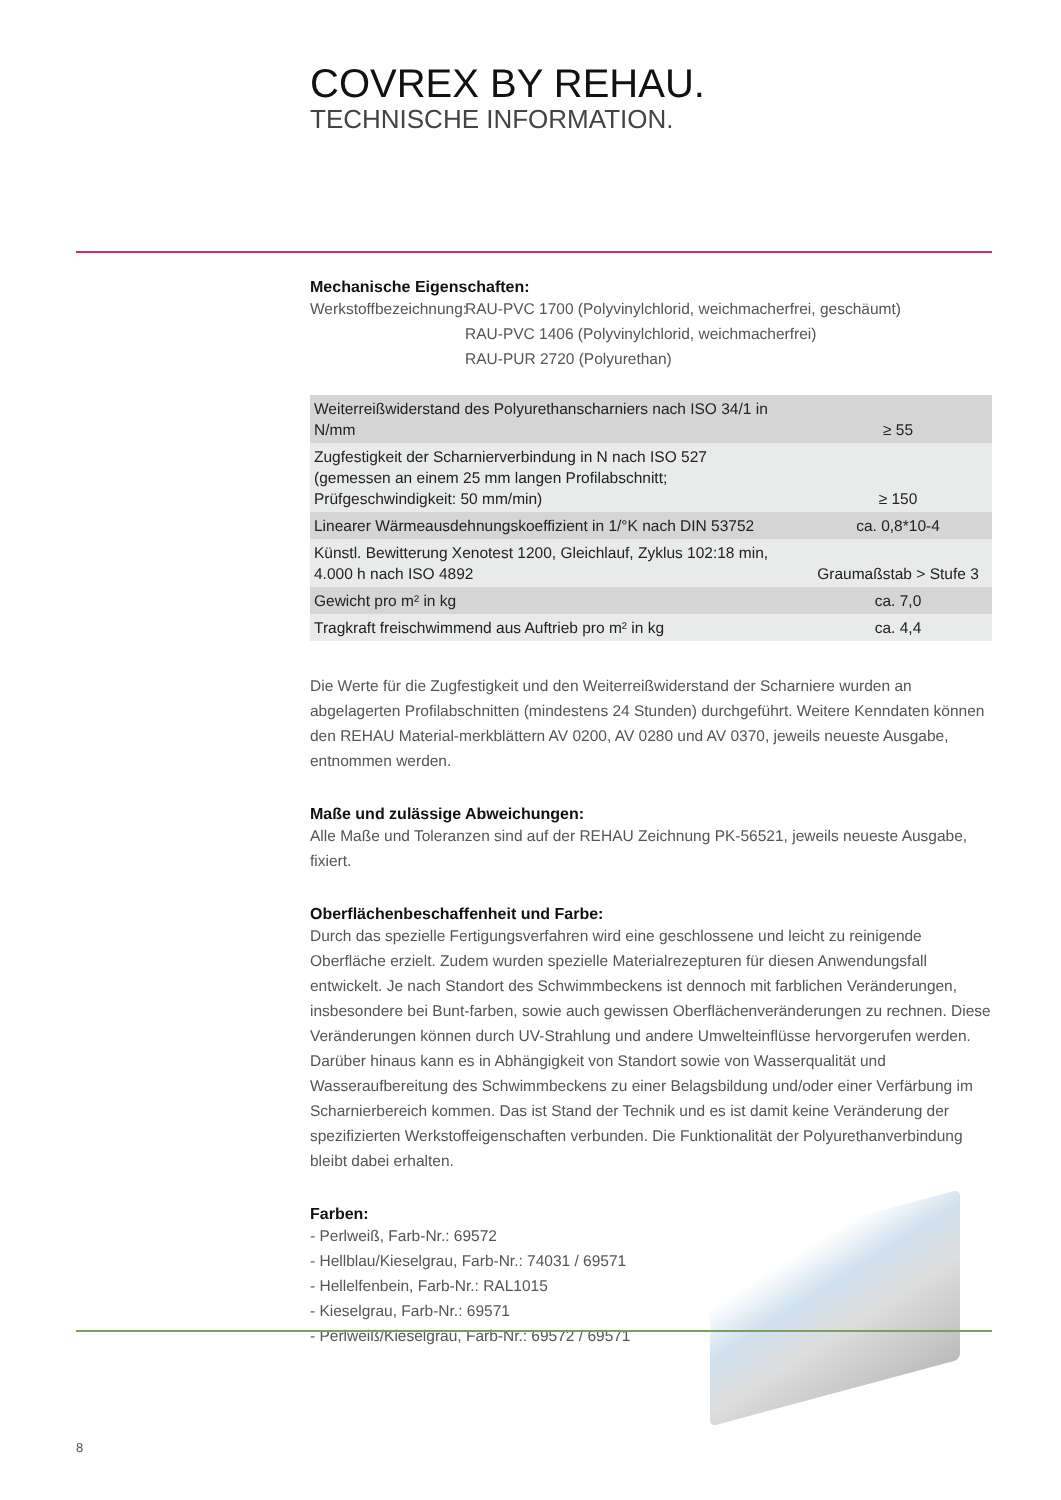COVREX BY REHAU.
TECHNISCHE INFORMATION.
Mechanische Eigenschaften:
Werkstoffbezeichnung:
RAU-PVC 1700 (Polyvinylchlorid, weichmacherfrei, geschäumt)
RAU-PVC 1406 (Polyvinylchlorid, weichmacherfrei)
RAU-PUR 2720 (Polyurethan)
| Weiterreißwiderstand des Polyurethanscharniers nach ISO 34/1 in N/mm | ≥ 55 |
| Zugfestigkeit der Scharnierverbindung in N nach ISO 527 (gemessen an einem 25 mm langen Profilabschnitt; Prüfgeschwindigkeit: 50 mm/min) | ≥ 150 |
| Linearer Wärmeausdehnungskoeffizient in 1/°K nach DIN 53752 | ca. 0,8*10-4 |
| Künstl. Bewitterung Xenotest 1200, Gleichlauf, Zyklus 102:18 min, 4.000 h nach ISO 4892 | Graumaßstab > Stufe 3 |
| Gewicht pro m² in kg | ca. 7,0 |
| Tragkraft freischwimmend aus Auftrieb pro m² in kg | ca. 4,4 |
Die Werte für die Zugfestigkeit und den Weiterreißwiderstand der Scharniere wurden an abgelagerten Profilabschnitten (mindestens 24 Stunden) durchgeführt. Weitere Kenndaten können den REHAU Material-merkblättern AV 0200, AV 0280 und AV 0370, jeweils neueste Ausgabe, entnommen werden.
Maße und zulässige Abweichungen:
Alle Maße und Toleranzen sind auf der REHAU Zeichnung PK-56521, jeweils neueste Ausgabe, fixiert.
Oberflächenbeschaffenheit und Farbe:
Durch das spezielle Fertigungsverfahren wird eine geschlossene und leicht zu reinigende Oberfläche erzielt. Zudem wurden spezielle Materialrezepturen für diesen Anwendungsfall entwickelt. Je nach Standort des Schwimmbeckens ist dennoch mit farblichen Veränderungen, insbesondere bei Bunt-farben, sowie auch gewissen Oberflächenveränderungen zu rechnen. Diese Veränderungen können durch UV-Strahlung und andere Umwelteinflüsse hervorgerufen werden. Darüber hinaus kann es in Abhängigkeit von Standort sowie von Wasserqualität und Wasseraufbereitung des Schwimmbeckens zu einer Belagsbildung und/oder einer Verfärbung im Scharnierbereich kommen. Das ist Stand der Technik und es ist damit keine Veränderung der spezifizierten Werkstoffeigenschaften verbunden. Die Funktionalität der Polyurethanverbindung bleibt dabei erhalten.
Farben:
- Perlweiß, Farb-Nr.: 69572
- Hellblau/Kieselgrau, Farb-Nr.: 74031 / 69571
- Hellelfenbein, Farb-Nr.: RAL1015
- Kieselgrau, Farb-Nr.: 69571
- Perlweiß/Kieselgrau, Farb-Nr.: 69572 / 69571
8